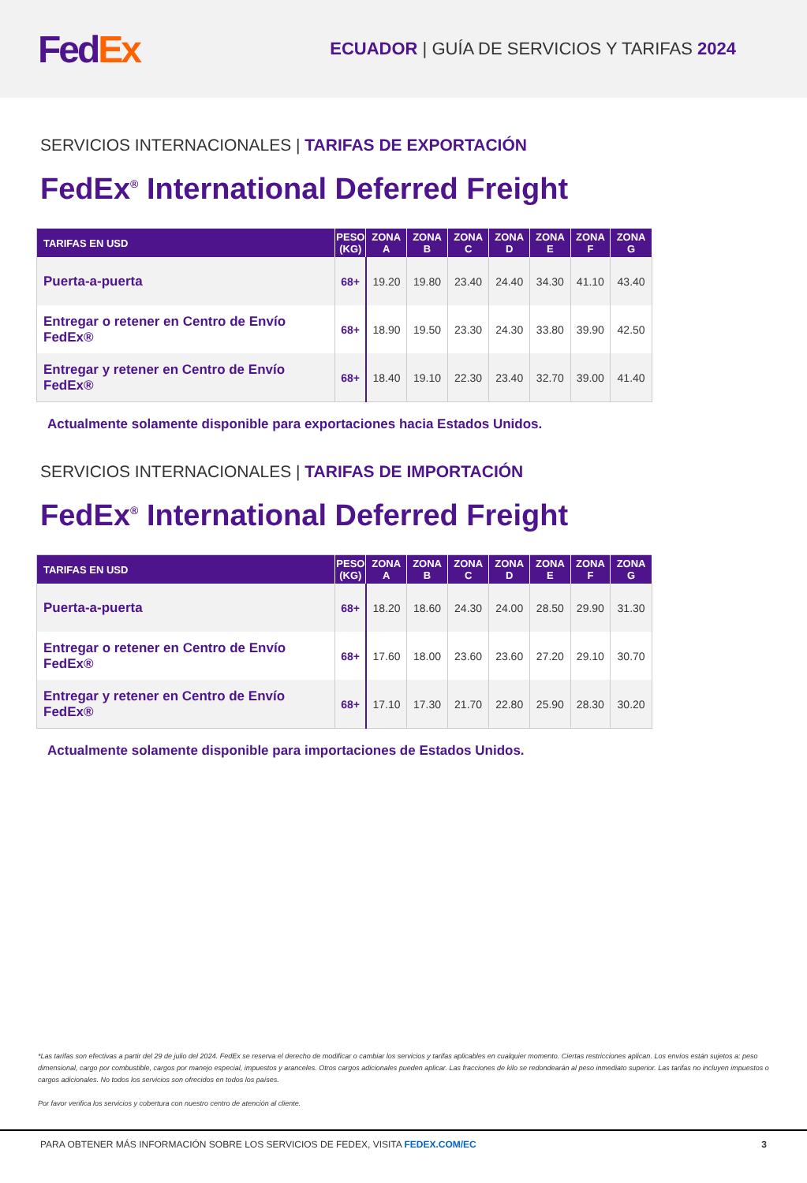Fed Ex
ECUADOR | GUÍA DE SERVICIOS Y TARIFAS 2024
SERVICIOS INTERNACIONALES | TARIFAS DE EXPORTACIÓN
FedEx<sup>®</sup> International Deferred Freight
| TARIFAS EN USD | PESO (KG) | ZONA A | ZONA B | ZONA C | ZONA D | ZONA E | ZONA F | ZONA G |
| --- | --- | --- | --- | --- | --- | --- | --- | --- |
| Puerta-a-puerta | 68+ | 19.20 | 19.80 | 23.40 | 24.40 | 34.30 | 41.10 | 43.40 |
| Entregar o retener en Centro de Envío FedEx® | 68+ | 18.90 | 19.50 | 23.30 | 24.30 | 33.80 | 39.90 | 42.50 |
| Entregar y retener en Centro de Envío FedEx® | 68+ | 18.40 | 19.10 | 22.30 | 23.40 | 32.70 | 39.00 | 41.40 |
Actualmente solamente disponible para exportaciones hacia Estados Unidos.
SERVICIOS INTERNACIONALES | TARIFAS DE IMPORTACIÓN
FedEx<sup>®</sup> International Deferred Freight
| TARIFAS EN USD | PESO (KG) | ZONA A | ZONA B | ZONA C | ZONA D | ZONA E | ZONA F | ZONA G |
| --- | --- | --- | --- | --- | --- | --- | --- | --- |
| Puerta-a-puerta | 68+ | 18.20 | 18.60 | 24.30 | 24.00 | 28.50 | 29.90 | 31.30 |
| Entregar o retener en Centro de Envío FedEx® | 68+ | 17.60 | 18.00 | 23.60 | 23.60 | 27.20 | 29.10 | 30.70 |
| Entregar y retener en Centro de Envío FedEx® | 68+ | 17.10 | 17.30 | 21.70 | 22.80 | 25.90 | 28.30 | 30.20 |
Actualmente solamente disponible para importaciones de Estados Unidos.
*Las tarifas son efectivas a partir del 29 de julio del 2024. FedEx se reserva el derecho de modificar o cambiar los servicios y tarifas aplicables en cualquier momento. Ciertas restricciones aplican. Los envíos están sujetos a: peso dimensional, cargo por combustible, cargos por manejo especial, impuestos y aranceles. Otros cargos adicionales pueden aplicar. Las fracciones de kilo se redondearán al peso inmediato superior. Las tarifas no incluyen impuestos o cargos adicionales. No todos los servicios son ofrecidos en todos los países.
Por favor verifica los servicios y cobertura con nuestro centro de atención al cliente.
PARA OBTENER MÁS INFORMACIÓN SOBRE LOS SERVICIOS DE FEDEX, VISITA FEDEX.COM/EC 3